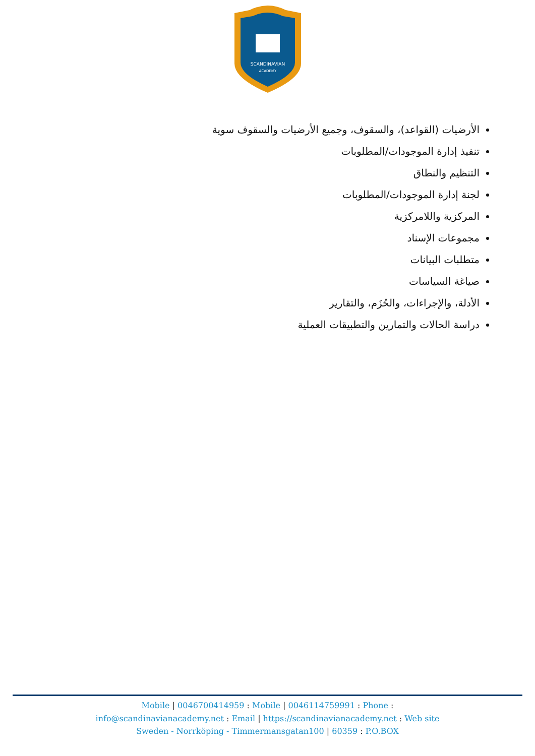SCANDINAVIAN
ACADEMY
الأرضيات (القواعد)، والسقوف، وجميع الأرضيات والسقوف سوية
تنفيذ إدارة الموجودات/المطلوبات
التنظيم والنطاق
لجنة إدارة الموجودات/المطلوبات
المركزية واللامركزية
مجموعات الإسناد
متطلبات البيانات
صياغة السياسات
الأدلة، والإجراءات، والحُزَم، والتقارير
دراسة الحالات والتمارين والتطبيقات العملية
Mobile | 0046700414959 : Mobile | 0046114759991 : Phone :
info@scandinavianacademy.net : Email | https://scandinavianacademy.net : Web site
Sweden - Norrköping - Timmermansgatan100 | 60359 : P.O.BOX